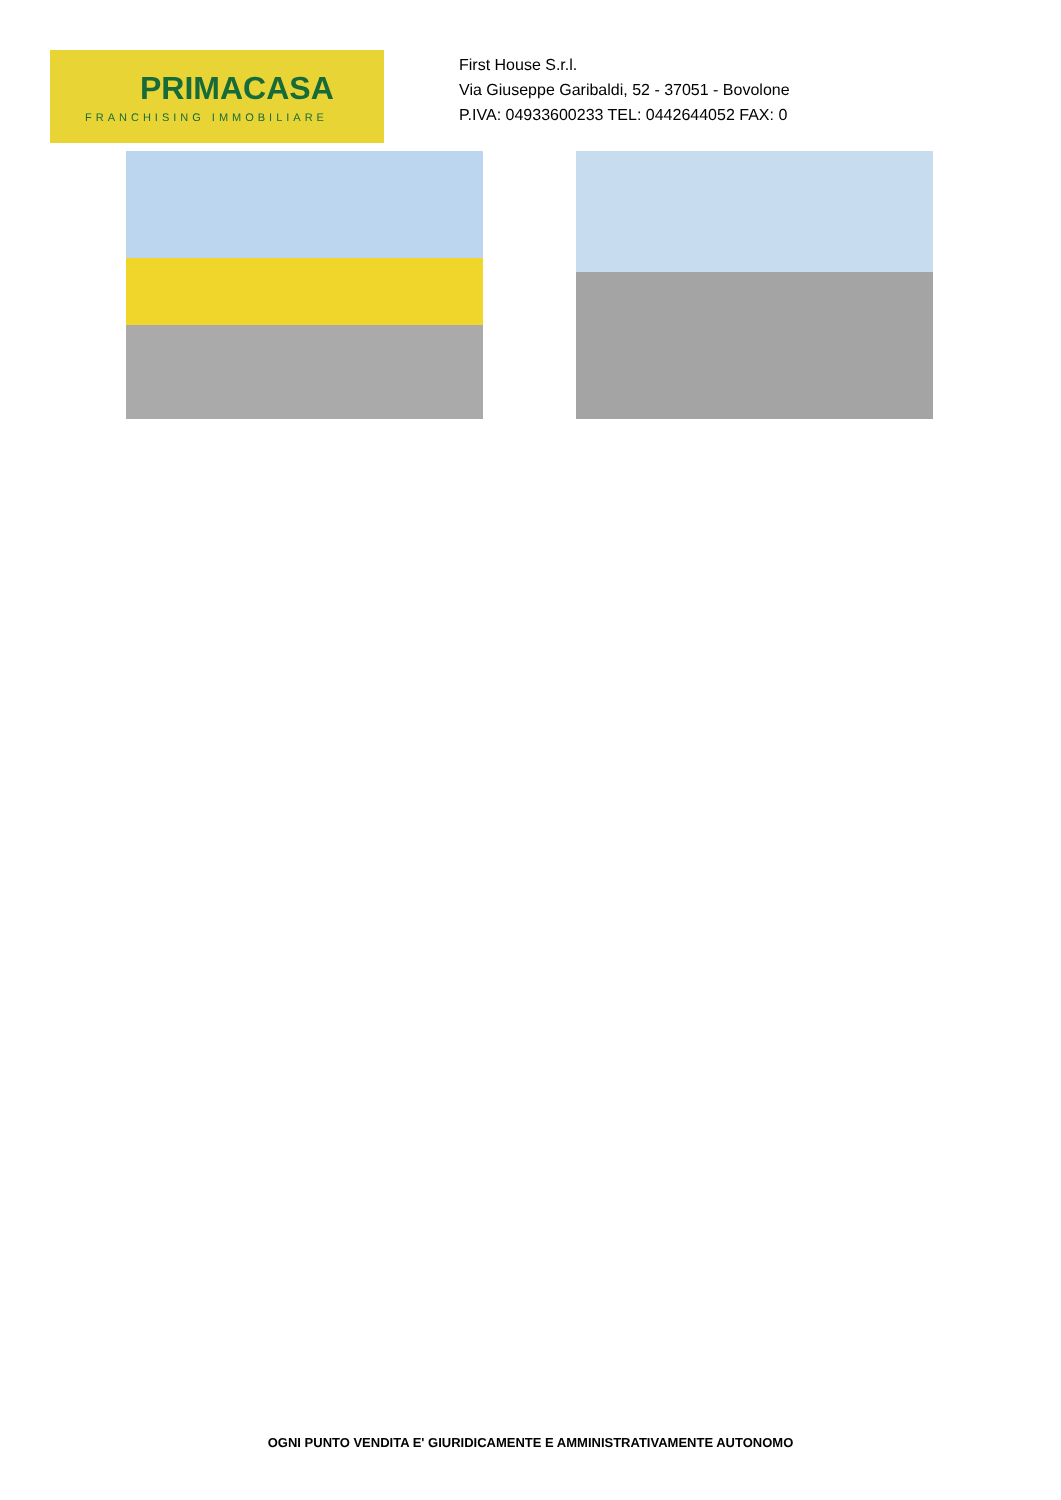PRIMACASA
FRANCHISING IMMOBILIARE
First House S.r.l.
Via Giuseppe Garibaldi, 52 - 37051 - Bovolone
P.IVA: 04933600233 TEL: 0442644052 FAX: 0
OGNI PUNTO VENDITA E' GIURIDICAMENTE E AMMINISTRATIVAMENTE AUTONOMO